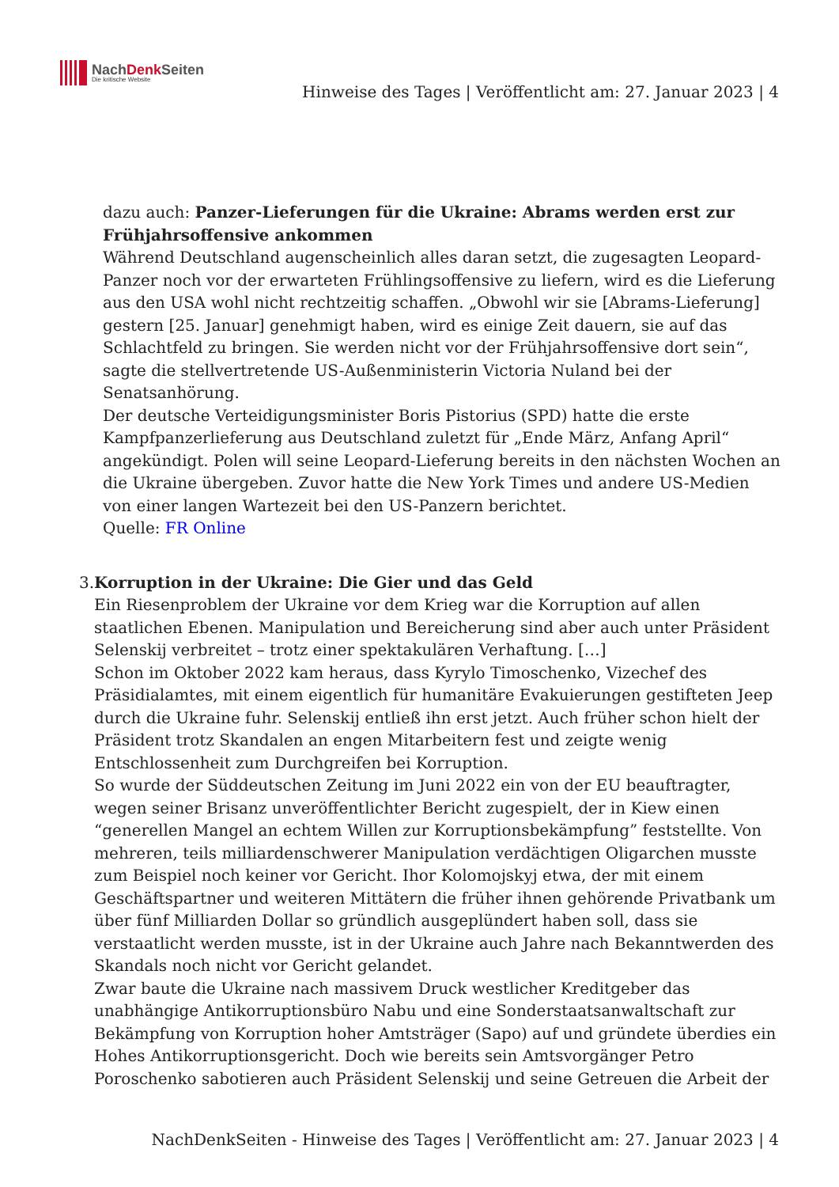NachDenk Seiten
Die kritische Website
Hinweise des Tages | Veröffentlicht am: 27. Januar 2023 | 4
dazu auch: Panzer-Lieferungen für die Ukraine: Abrams werden erst zur Frühjahrsoffensive ankommen
Während Deutschland augenscheinlich alles daran setzt, die zugesagten Leopard-Panzer noch vor der erwarteten Frühlingsoffensive zu liefern, wird es die Lieferung aus den USA wohl nicht rechtzeitig schaffen. „Obwohl wir sie [Abrams-Lieferung] gestern [25. Januar] genehmigt haben, wird es einige Zeit dauern, sie auf das Schlachtfeld zu bringen. Sie werden nicht vor der Frühjahrsoffensive dort sein“, sagte die stellvertretende US-Außenministerin Victoria Nuland bei der Senatsanhörung.
Der deutsche Verteidigungsminister Boris Pistorius (SPD) hatte die erste Kampfpanzerlieferung aus Deutschland zuletzt für „Ende März, Anfang April“ angekündigt. Polen will seine Leopard-Lieferung bereits in den nächsten Wochen an die Ukraine übergeben. Zuvor hatte die New York Times und andere US-Medien von einer langen Wartezeit bei den US-Panzern berichtet.
Quelle: FR Online
3. Korruption in der Ukraine: Die Gier und das Geld
Ein Riesenproblem der Ukraine vor dem Krieg war die Korruption auf allen staatlichen Ebenen. Manipulation und Bereicherung sind aber auch unter Präsident Selenskij verbreitet – trotz einer spektakulären Verhaftung. […]
Schon im Oktober 2022 kam heraus, dass Kyrylo Timoschenko, Vizechef des Präsidialamtes, mit einem eigentlich für humanitäre Evakuierungen gestifteten Jeep durch die Ukraine fuhr. Selenskij entließ ihn erst jetzt. Auch früher schon hielt der Präsident trotz Skandalen an engen Mitarbeitern fest und zeigte wenig Entschlossenheit zum Durchgreifen bei Korruption.
So wurde der Süddeutschen Zeitung im Juni 2022 ein von der EU beauftragter, wegen seiner Brisanz unveröffentlichter Bericht zugespielt, der in Kiew einen “generellen Mangel an echtem Willen zur Korruptionsbekämpfung” feststellte. Von mehreren, teils milliardenschwerer Manipulation verdächtigen Oligarchen musste zum Beispiel noch keiner vor Gericht. Ihor Kolomojskyj etwa, der mit einem Geschäftspartner und weiteren Mittätern die früher ihnen gehörende Privatbank um über fünf Milliarden Dollar so gründlich ausgeplündert haben soll, dass sie verstaatlicht werden musste, ist in der Ukraine auch Jahre nach Bekanntwerden des Skandals noch nicht vor Gericht gelandet.
Zwar baute die Ukraine nach massivem Druck westlicher Kreditgeber das unabhängige Antikorruptionsbüro Nabu und eine Sonderstaatsanwaltschaft zur Bekämpfung von Korruption hoher Amtsträger (Sapo) auf und gründete überdies ein Hohes Antikorruptionsgericht. Doch wie bereits sein Amtsvorgänger Petro Poroschenko sabotieren auch Präsident Selenskij und seine Getreuen die Arbeit der
NachDenkSeiten - Hinweise des Tages | Veröffentlicht am: 27. Januar 2023 | 4